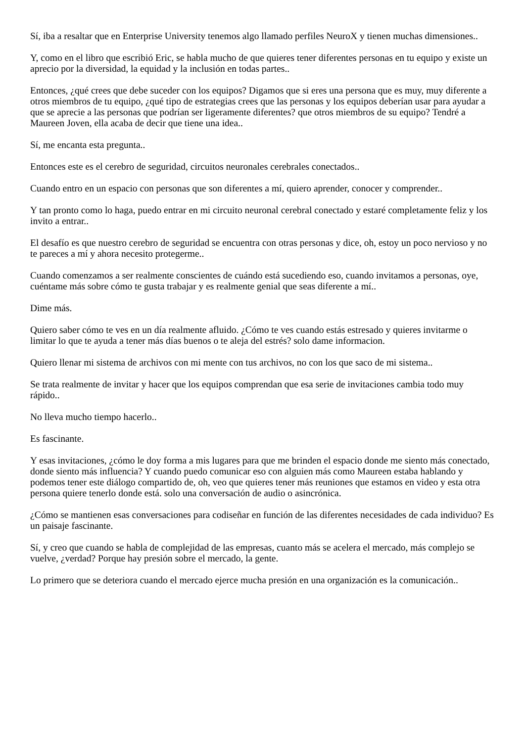Sí, iba a resaltar que en Enterprise University tenemos algo llamado perfiles NeuroX y tienen muchas dimensiones..
Y, como en el libro que escribió Eric, se habla mucho de que quieres tener diferentes personas en tu equipo y existe un aprecio por la diversidad, la equidad y la inclusión en todas partes..
Entonces, ¿qué crees que debe suceder con los equipos? Digamos que si eres una persona que es muy, muy diferente a otros miembros de tu equipo, ¿qué tipo de estrategias crees que las personas y los equipos deberían usar para ayudar a que se aprecie a las personas que podrían ser ligeramente diferentes? que otros miembros de su equipo? Tendré a Maureen Joven, ella acaba de decir que tiene una idea..
Sí, me encanta esta pregunta..
Entonces este es el cerebro de seguridad, circuitos neuronales cerebrales conectados..
Cuando entro en un espacio con personas que son diferentes a mí, quiero aprender, conocer y comprender..
Y tan pronto como lo haga, puedo entrar en mi circuito neuronal cerebral conectado y estaré completamente feliz y los invito a entrar..
El desafío es que nuestro cerebro de seguridad se encuentra con otras personas y dice, oh, estoy un poco nervioso y no te pareces a mí y ahora necesito protegerme..
Cuando comenzamos a ser realmente conscientes de cuándo está sucediendo eso, cuando invitamos a personas, oye, cuéntame más sobre cómo te gusta trabajar y es realmente genial que seas diferente a mí..
Dime más.
Quiero saber cómo te ves en un día realmente afluido. ¿Cómo te ves cuando estás estresado y quieres invitarme o limitar lo que te ayuda a tener más días buenos o te aleja del estrés? solo dame informacion.
Quiero llenar mi sistema de archivos con mi mente con tus archivos, no con los que saco de mi sistema..
Se trata realmente de invitar y hacer que los equipos comprendan que esa serie de invitaciones cambia todo muy rápido..
No lleva mucho tiempo hacerlo..
Es fascinante.
Y esas invitaciones, ¿cómo le doy forma a mis lugares para que me brinden el espacio donde me siento más conectado, donde siento más influencia? Y cuando puedo comunicar eso con alguien más como Maureen estaba hablando y podemos tener este diálogo compartido de, oh, veo que quieres tener más reuniones que estamos en video y esta otra persona quiere tenerlo donde está. solo una conversación de audio o asincrónica.
¿Cómo se mantienen esas conversaciones para codiseñar en función de las diferentes necesidades de cada individuo? Es un paisaje fascinante.
Sí, y creo que cuando se habla de complejidad de las empresas, cuanto más se acelera el mercado, más complejo se vuelve, ¿verdad? Porque hay presión sobre el mercado, la gente.
Lo primero que se deteriora cuando el mercado ejerce mucha presión en una organización es la comunicación..